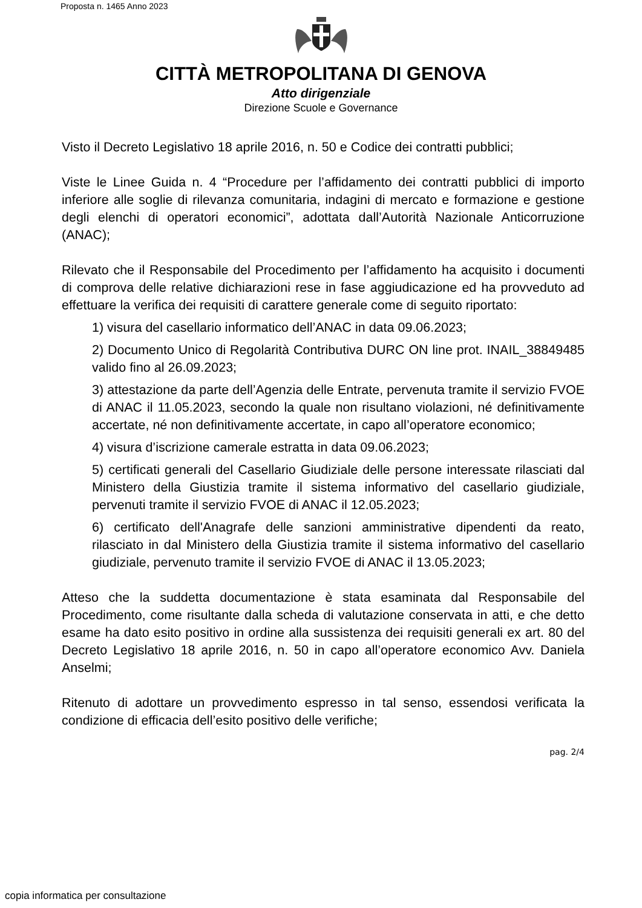Proposta n. 1465 Anno 2023
CITTÀ METROPOLITANA DI GENOVA
Atto dirigenziale
Direzione Scuole e Governance
Visto il Decreto Legislativo 18 aprile 2016, n. 50 e Codice dei contratti pubblici;
Viste le Linee Guida n. 4 “Procedure per l’affidamento dei contratti pubblici di importo inferiore alle soglie di rilevanza comunitaria, indagini di mercato e formazione e gestione degli elenchi di operatori economici”, adottata dall’Autorità Nazionale Anticorruzione (ANAC);
Rilevato che il Responsabile del Procedimento per l’affidamento ha acquisito i documenti di comprova delle relative dichiarazioni rese in fase aggiudicazione ed ha provveduto ad effettuare la verifica dei requisiti di carattere generale come di seguito riportato:
1) visura del casellario informatico dell’ANAC in data 09.06.2023;
2) Documento Unico di Regolarità Contributiva DURC ON line prot. INAIL_38849485 valido fino al 26.09.2023;
3) attestazione da parte dell’Agenzia delle Entrate, pervenuta tramite il servizio FVOE di ANAC il 11.05.2023, secondo la quale non risultano violazioni, né definitivamente accertate, né non definitivamente accertate, in capo all’operatore economico;
4) visura d’iscrizione camerale estratta in data 09.06.2023;
5) certificati generali del Casellario Giudiziale delle persone interessate rilasciati dal Ministero della Giustizia tramite il sistema informativo del casellario giudiziale, pervenuti tramite il servizio FVOE di ANAC il 12.05.2023;
6) certificato dell'Anagrafe delle sanzioni amministrative dipendenti da reato, rilasciato in dal Ministero della Giustizia tramite il sistema informativo del casellario giudiziale, pervenuto tramite il servizio FVOE di ANAC il 13.05.2023;
Atteso che la suddetta documentazione è stata esaminata dal Responsabile del Procedimento, come risultante dalla scheda di valutazione conservata in atti, e che detto esame ha dato esito positivo in ordine alla sussistenza dei requisiti generali ex art. 80 del Decreto Legislativo 18 aprile 2016, n. 50 in capo all’operatore economico Avv. Daniela Anselmi;
Ritenuto di adottare un provvedimento espresso in tal senso, essendosi verificata la condizione di efficacia dell’esito positivo delle verifiche;
pag. 2/4
copia informatica per consultazione